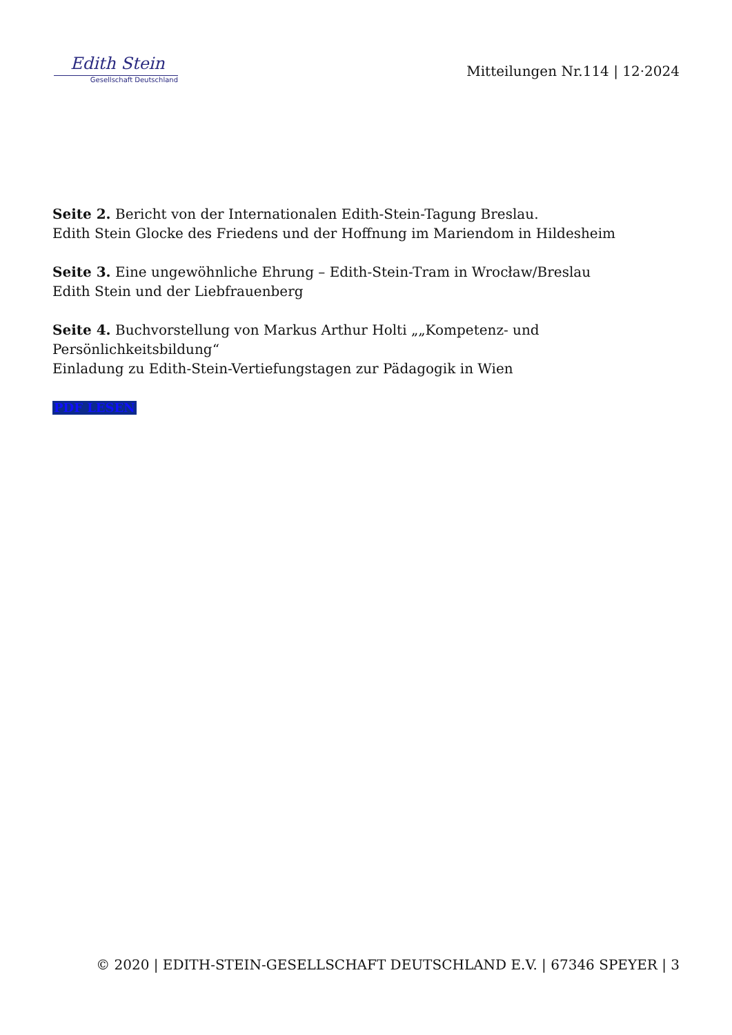Edith Stein
Gesellschaft Deutschland
Mitteilungen Nr.114 | 12·2024
Seite 2. Bericht von der Internationalen Edith-Stein-Tagung Breslau.
Edith Stein Glocke des Friedens und der Hoffnung im Mariendom in Hildesheim
Seite 3. Eine ungewöhnliche Ehrung – Edith-Stein-Tram in Wrocław/Breslau
Edith Stein und der Liebfrauenberg
Seite 4. Buchvorstellung von Markus Arthur Holti „„Kompetenz- und
Persönlichkeitsbildung“
Einladung zu Edith-Stein-Vertiefungstagen zur Pädagogik in Wien
PDF LESEN
© 2020 | EDITH-STEIN-GESELLSCHAFT DEUTSCHLAND E.V. | 67346 SPEYER | 3